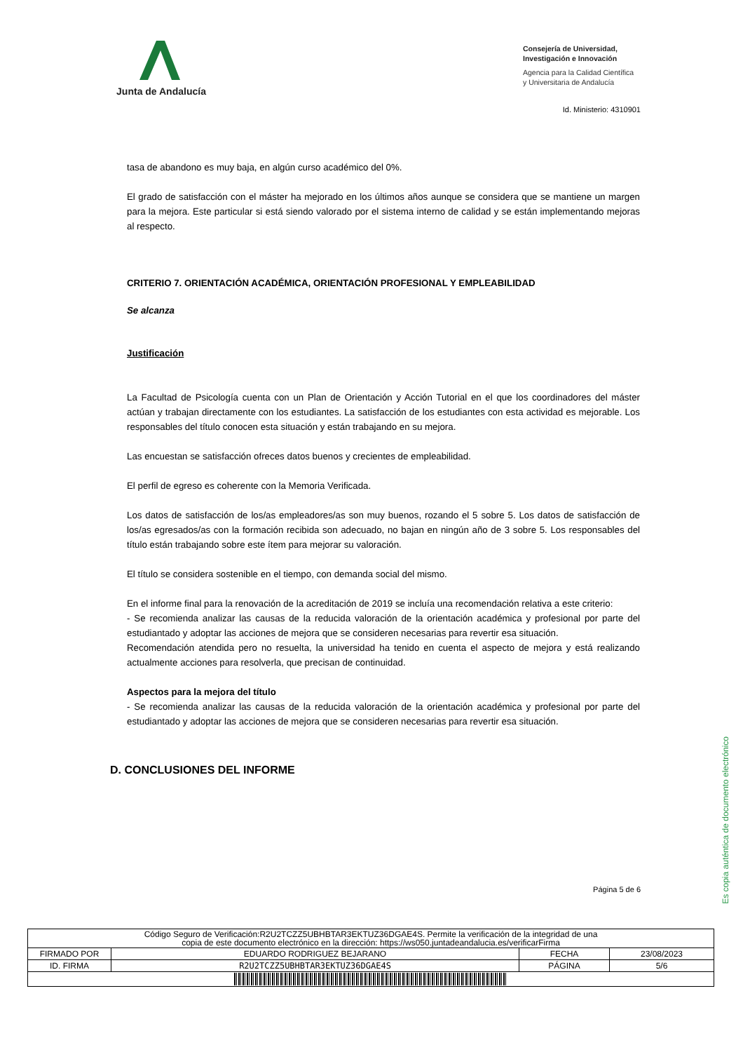Junta de Andalucía
Consejería de Universidad,
Investigación e Innovación
Agencia para la Calidad Científica
y Universitaria de Andalucía
Id. Ministerio: 4310901
tasa de abandono es muy baja, en algún curso académico del 0%.
El grado de satisfacción con el máster ha mejorado en los últimos años aunque se considera que se mantiene un margen para la mejora. Este particular si está siendo valorado por el sistema interno de calidad y se están implementando mejoras al respecto.
CRITERIO 7. ORIENTACIÓN ACADÉMICA, ORIENTACIÓN PROFESIONAL Y EMPLEABILIDAD
Se alcanza
Justificación
La Facultad de Psicología cuenta con un Plan de Orientación y Acción Tutorial en el que los coordinadores del máster actúan y trabajan directamente con los estudiantes. La satisfacción de los estudiantes con esta actividad es mejorable. Los responsables del título conocen esta situación y están trabajando en su mejora.
Las encuestan se satisfacción ofreces datos buenos y crecientes de empleabilidad.
El perfil de egreso es coherente con la Memoria Verificada.
Los datos de satisfacción de los/as empleadores/as son muy buenos, rozando el 5 sobre 5. Los datos de satisfacción de los/as egresados/as con la formación recibida son adecuado, no bajan en ningún año de 3 sobre 5. Los responsables del título están trabajando sobre este ítem para mejorar su valoración.
El título se considera sostenible en el tiempo, con demanda social del mismo.
En el informe final para la renovación de la acreditación de 2019 se incluía una recomendación relativa a este criterio:
- Se recomienda analizar las causas de la reducida valoración de la orientación académica y profesional por parte del estudiantado y adoptar las acciones de mejora que se consideren necesarias para revertir esa situación.
Recomendación atendida pero no resuelta, la universidad ha tenido en cuenta el aspecto de mejora y está realizando actualmente acciones para resolverla, que precisan de continuidad.
Aspectos para la mejora del título
- Se recomienda analizar las causas de la reducida valoración de la orientación académica y profesional por parte del estudiantado y adoptar las acciones de mejora que se consideren necesarias para revertir esa situación.
D. CONCLUSIONES DEL INFORME
Es copia auténtica de documento electrónico
Página 5 de 6
| Código Seguro de Verificación:R2U2TCZZ5UBHBTAR3EKTUZ36DGAE4S. Permite la verificación de la integridad de una copia de este documento electrónico en la dirección: https://ws050.juntadeandalucia.es/verificarFirma | | | |
| FIRMADO POR | EDUARDO RODRIGUEZ BEJARANO | FECHA | 23/08/2023 |
| ID. FIRMA | R2U2TCZZ5UBHBTAR3EKTUZ36DGAE4S | PÁGINA | 5/6 |